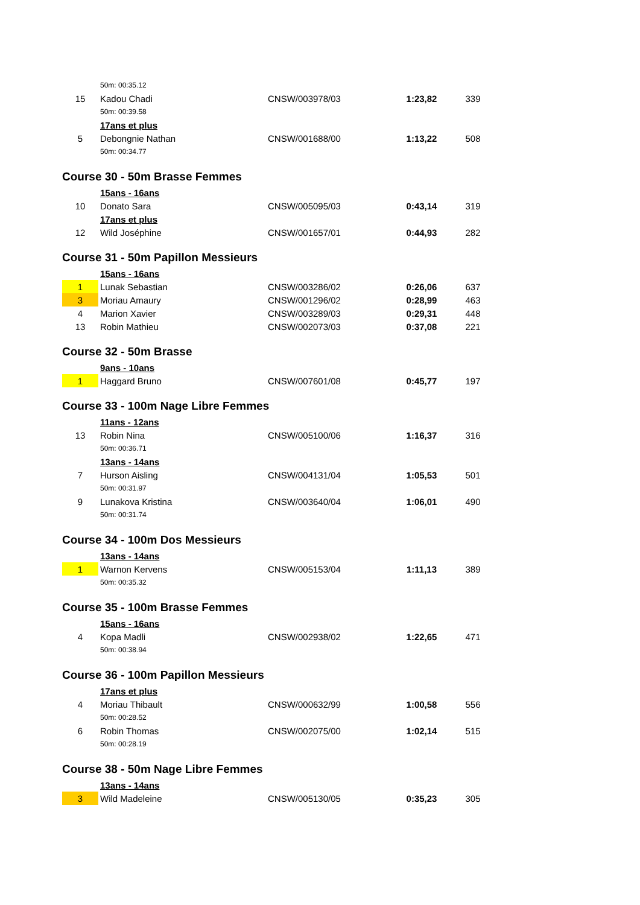| | 50m: 00:35.12 | | | |
| 15 | Kadou Chadi | CNSW/003978/03 | 1:23,82 | 339 |
| | 50m: 00:39.58 | | | |
| | 17ans et plus | | | |
| 5 | Debongnie Nathan | CNSW/001688/00 | 1:13,22 | 508 |
| | 50m: 00:34.77 | | | |
| Course 30 - 50m Brasse Femmes | | | | |
| | 15ans - 16ans | | | |
| 10 | Donato Sara | CNSW/005095/03 | 0:43,14 | 319 |
| | 17ans et plus | | | |
| 12 | Wild Joséphine | CNSW/001657/01 | 0:44,93 | 282 |
| Course 31 - 50m Papillon Messieurs | | | | |
| | 15ans - 16ans | | | |
| 1 | Lunak Sebastian | CNSW/003286/02 | 0:26,06 | 637 |
| 3 | Moriau Amaury | CNSW/001296/02 | 0:28,99 | 463 |
| 4 | Marion Xavier | CNSW/003289/03 | 0:29,31 | 448 |
| 13 | Robin Mathieu | CNSW/002073/03 | 0:37,08 | 221 |
| Course 32 - 50m Brasse | | | | |
| | 9ans - 10ans | | | |
| 1 | Haggard Bruno | CNSW/007601/08 | 0:45,77 | 197 |
| Course 33 - 100m Nage Libre Femmes | | | | |
| | 11ans - 12ans | | | |
| 13 | Robin Nina | CNSW/005100/06 | 1:16,37 | 316 |
| | 50m: 00:36.71 | | | |
| | 13ans - 14ans | | | |
| 7 | Hurson Aisling | CNSW/004131/04 | 1:05,53 | 501 |
| | 50m: 00:31.97 | | | |
| 9 | Lunakova Kristina | CNSW/003640/04 | 1:06,01 | 490 |
| | 50m: 00:31.74 | | | |
| Course 34 - 100m Dos Messieurs | | | | |
| | 13ans - 14ans | | | |
| 1 | Warnon Kervens | CNSW/005153/04 | 1:11,13 | 389 |
| | 50m: 00:35.32 | | | |
| Course 35 - 100m Brasse Femmes | | | | |
| | 15ans - 16ans | | | |
| 4 | Kopa Madli | CNSW/002938/02 | 1:22,65 | 471 |
| | 50m: 00:38.94 | | | |
| Course 36 - 100m Papillon Messieurs | | | | |
| | 17ans et plus | | | |
| 4 | Moriau Thibault | CNSW/000632/99 | 1:00,58 | 556 |
| | 50m: 00:28.52 | | | |
| 6 | Robin Thomas | CNSW/002075/00 | 1:02,14 | 515 |
| | 50m: 00:28.19 | | | |
| Course 38 - 50m Nage Libre Femmes | | | | |
| | 13ans - 14ans | | | |
| 3 | Wild Madeleine | CNSW/005130/05 | 0:35,23 | 305 |